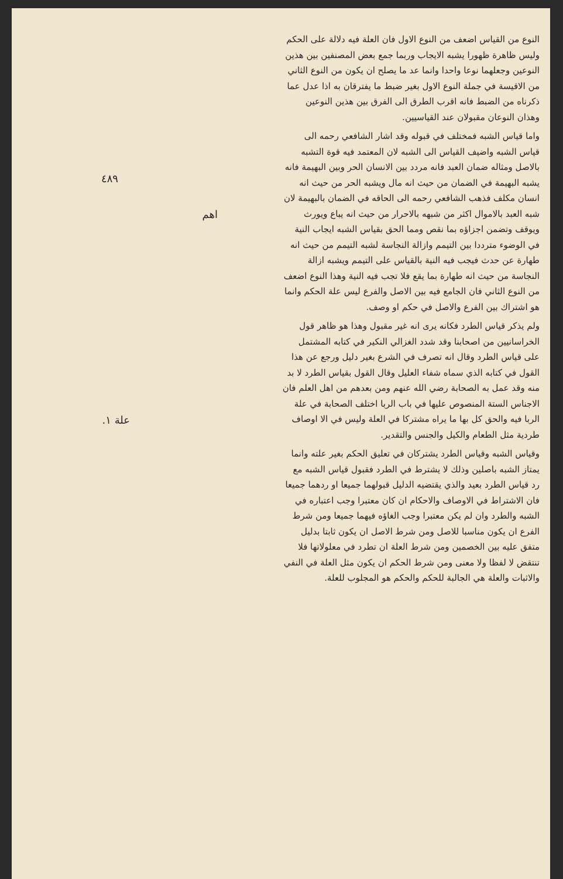النوع من القياس اضعف من النوع الاول فان العلة فيه دلالة على الحكم وليس ظاهرة ظهورا يشبه الايجاب وربما جمع بعض المصنفين بين هذين النوعين وجعلهما نوعا واحدا وانما عد ما يصلح ان يكون من النوع الثاني من الاقيسة في جملة النوع الاول بغير ضبط ما يفترقان به اذا عدل عما ذكرناه من الضبط فانه اقرب الطرق الى الفرق بين هذين النوعين وهذان النوعان مقبولان عند القياسيين.
واما قياس الشبه فمختلف في قبوله وقد اشار الشافعي رحمه الى قياس الشبه واضيف القياس الى الشبه لان المعتمد فيه قوة التشبه بالاصل ومثاله ضمان العبد فانه مردد بين الانسان الحر وبين البهيمة فانه يشبه البهيمة في الضمان من حيث انه مال ويشبه الحر من حيث انه انسان مكلف فذهب الشافعي رحمه الى الحاقه في الضمان بالبهيمة لان شبه العبد بالاموال اكثر من شبهه بالاحرار من حيث انه يباع ويورث ويوقف وتضمن اجزاؤه بما نقص ومما الحق بقياس الشبه ايجاب النية في الوضوء مترددا بين التيمم وازالة النجاسة لشبه التيمم من حيث انه طهارة عن حدث فيجب فيه النية بالقياس على التيمم ويشبه ازالة النجاسة من حيث انه طهارة بما يقع فلا تجب فيه النية وهذا النوع اضعف من النوع الثاني فان الجامع فيه بين الاصل والفرع ليس علة الحكم وانما هو اشتراك بين الفرع والاصل في حكم او وصف.
ولم يذكر قياس الطرد فكانه يرى انه غير مقبول وهذا هو ظاهر قول الخراسانيين من اصحابنا وقد شدد الغزالي النكير في كتابه المشتمل على قياس الطرد وقال انه تصرف في الشرع بغير دليل ورجع عن هذا القول في كتابه الذي سماه شفاء العليل وقال القول بقياس الطرد لا بد منه وقد عمل به الصحابة رضي الله عنهم ومن بعدهم من اهل العلم فان الاجناس الستة المنصوص عليها في باب الربا اختلف الصحابة في علة الربا فيه والحق كل بها ما يراه مشتركا في العلة وليس في الا اوصاف طردية مثل الطعام والكيل والجنس والتقدير.
وقياس الشبه وقياس الطرد يشتركان في تعليق الحكم بغير علته وانما يمتاز الشبه باصلين وذلك لا يشترط في الطرد فقبول قياس الشبه مع رد قياس الطرد بعيد والذي يقتضيه الدليل قبولهما جميعا او ردهما جميعا فان الاشتراط في الاوصاف والاحكام ان كان معتبرا وجب اعتباره في الشبه والطرد وان لم يكن معتبرا وجب الغاؤه فيهما جميعا ومن شرط الفرع ان يكون مناسبا للاصل ومن شرط الاصل ان يكون ثابتا بدليل متفق عليه بين الخصمين ومن شرط العلة ان تطرد في معلولاتها فلا تنتقض لا لفظا ولا معنى ومن شرط الحكم ان يكون مثل العلة في النفي والاثبات والعلة هي الجالبة للحكم والحكم هو المجلوب للعلة.
٤٨٩
اهم
علة ١.